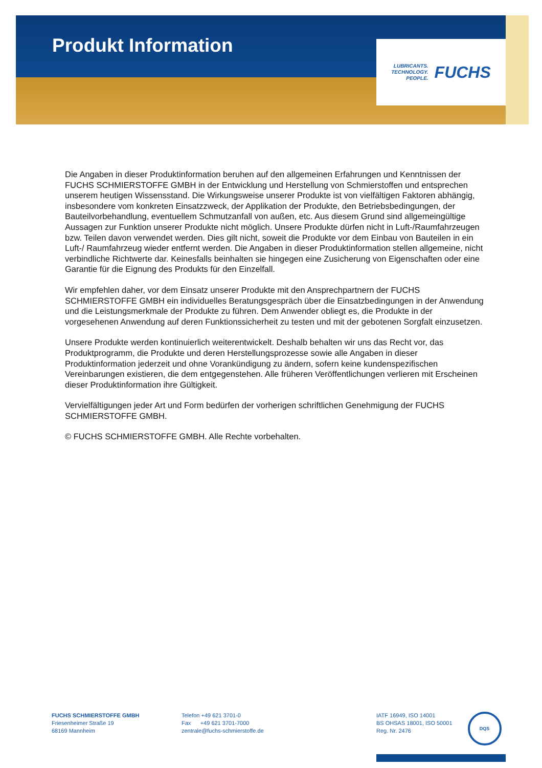Produkt Information
LUBRICANTS.
TECHNOLOGY.
PEOPLE.
FUCHS
Die Angaben in dieser Produktinformation beruhen auf den allgemeinen Erfahrungen und Kenntnissen der FUCHS SCHMIERSTOFFE GMBH in der Entwicklung und Herstellung von Schmierstoffen und entsprechen unserem heutigen Wissensstand. Die Wirkungsweise unserer Produkte ist von vielfältigen Faktoren abhängig, insbesondere vom konkreten Einsatzzweck, der Applikation der Produkte, den Betriebsbedingungen, der Bauteilvorbehandlung, eventuellem Schmutzanfall von außen, etc. Aus diesem Grund sind allgemeingültige Aussagen zur Funktion unserer Produkte nicht möglich. Unsere Produkte dürfen nicht in Luft-/Raumfahrzeugen bzw. Teilen davon verwendet werden. Dies gilt nicht, soweit die Produkte vor dem Einbau von Bauteilen in ein Luft-/ Raumfahrzeug wieder entfernt werden. Die Angaben in dieser Produktinformation stellen allgemeine, nicht verbindliche Richtwerte dar. Keinesfalls beinhalten sie hingegen eine Zusicherung von Eigenschaften oder eine Garantie für die Eignung des Produkts für den Einzelfall.
Wir empfehlen daher, vor dem Einsatz unserer Produkte mit den Ansprechpartnern der FUCHS SCHMIERSTOFFE GMBH ein individuelles Beratungsgespräch über die Einsatzbedingungen in der Anwendung und die Leistungsmerkmale der Produkte zu führen. Dem Anwender obliegt es, die Produkte in der vorgesehenen Anwendung auf deren Funktionssicherheit zu testen und mit der gebotenen Sorgfalt einzusetzen.
Unsere Produkte werden kontinuierlich weiterentwickelt. Deshalb behalten wir uns das Recht vor, das Produktprogramm, die Produkte und deren Herstellungsprozesse sowie alle Angaben in dieser Produktinformation jederzeit und ohne Vorankündigung zu ändern, sofern keine kundenspezifischen Vereinbarungen existieren, die dem entgegenstehen. Alle früheren Veröffentlichungen verlieren mit Erscheinen dieser Produktinformation ihre Gültigkeit.
Vervielfältigungen jeder Art und Form bedürfen der vorherigen schriftlichen Genehmigung der FUCHS SCHMIERSTOFFE GMBH.
© FUCHS SCHMIERSTOFFE GMBH. Alle Rechte vorbehalten.
FUCHS SCHMIERSTOFFE GMBH
Friesenheimer Straße 19
68169 Mannheim
Telefon +49 621 3701-0
Fax +49 621 3701-7000
zentrale@fuchs-schmierstoffe.de
IATF 16949, ISO 14001
BS OHSAS 18001, ISO 50001
Reg. Nr. 2476
DQS